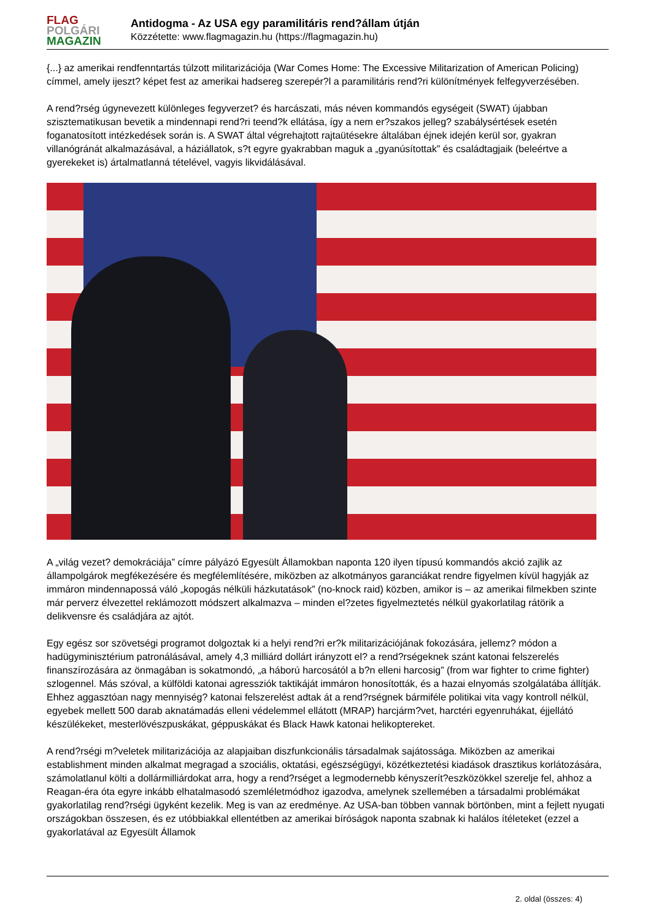FLAG
POLGÁRI
MAGAZIN
Antidogma - Az USA egy paramilitáris rend?állam útján
Közzétette: www.flagmagazin.hu (https://flagmagazin.hu)
{...} az amerikai rendfenntartás túlzott militarizációja (War Comes Home: The Excessive Militarization of American Policing) címmel, amely ijeszt? képet fest az amerikai hadsereg szerepér?l a paramilitáris rend?ri különítmények felfegyverzésében.
A rend?rség úgynevezett különleges fegyverzet? és harcászati, más néven kommandós egységeit (SWAT) újabban szisztematikusan bevetik a mindennapi rend?ri teend?k ellátása, így a nem er?szakos jelleg? szabálysértések esetén foganatosított intézkedések során is. A SWAT által végrehajtott rajtaütésekre általában éjnek idején kerül sor, gyakran villanógránát alkalmazásával, a háziállatok, s?t egyre gyakrabban maguk a „gyanúsítottak” és családtagjaik (beleértve a gyerekeket is) ártalmatlanná tételével, vagyis likvidálásával.
A „világ vezet? demokráciája” címre pályázó Egyesült Államokban naponta 120 ilyen típusú kommandós akció zajlik az állampolgárok megfékezésére és megfélemlítésére, miközben az alkotmányos garanciákat rendre figyelmen kívül hagyják az immáron mindennapossá váló „kopogás nélküli házkutatások” (no-knock raid) közben, amikor is – az amerikai filmekben szinte már perverz élvezettel reklámozott módszert alkalmazva – minden el?zetes figyelmeztetés nélkül gyakorlatilag rátörik a delikvensre és családjára az ajtót.
Egy egész sor szövetségi programot dolgoztak ki a helyi rend?ri er?k militarizációjának fokozására, jellemz? módon a hadügyminisztérium patronálásával, amely 4,3 milliárd dollárt irányzott el? a rend?rségeknek szánt katonai felszerelés finanszírozására az önmagában is sokatmondó, „a háború harcosától a b?n elleni harcosig” (from war fighter to crime fighter) szlogennel. Más szóval, a külföldi katonai agressziók taktikáját immáron honosították, és a hazai elnyomás szolgálatába állítják. Ehhez aggasztóan nagy mennyiség? katonai felszerelést adtak át a rend?rségnek bármiféle politikai vita vagy kontroll nélkül, egyebek mellett 500 darab aknatámadás elleni védelemmel ellátott (MRAP) harcjárm?vet, harctéri egyenruhákat, éjjellátó készülékeket, mesterlövészpuskákat, géppuskákat és Black Hawk katonai helikoptereket.
A rend?rségi m?veletek militarizációja az alapjaiban diszfunkcionális társadalmak sajátossága. Miközben az amerikai establishment minden alkalmat megragad a szociális, oktatási, egészségügyi, közétkeztetési kiadások drasztikus korlátozására, számolatlanul költi a dollármilliárdokat arra, hogy a rend?rséget a legmodernebb kényszerít?eszközökkel szerelje fel, ahhoz a Reagan-éra óta egyre inkább elhatalmasodó szemléletmódhoz igazodva, amelynek szellemében a társadalmi problémákat gyakorlatilag rend?rségi ügyként kezelik. Meg is van az eredménye. Az USA-ban többen vannak börtönben, mint a fejlett nyugati országokban összesen, és ez utóbbiakkal ellentétben az amerikai bíróságok naponta szabnak ki halálos ítéleteket (ezzel a gyakorlatával az Egyesült Államok
2. oldal (összes: 4)